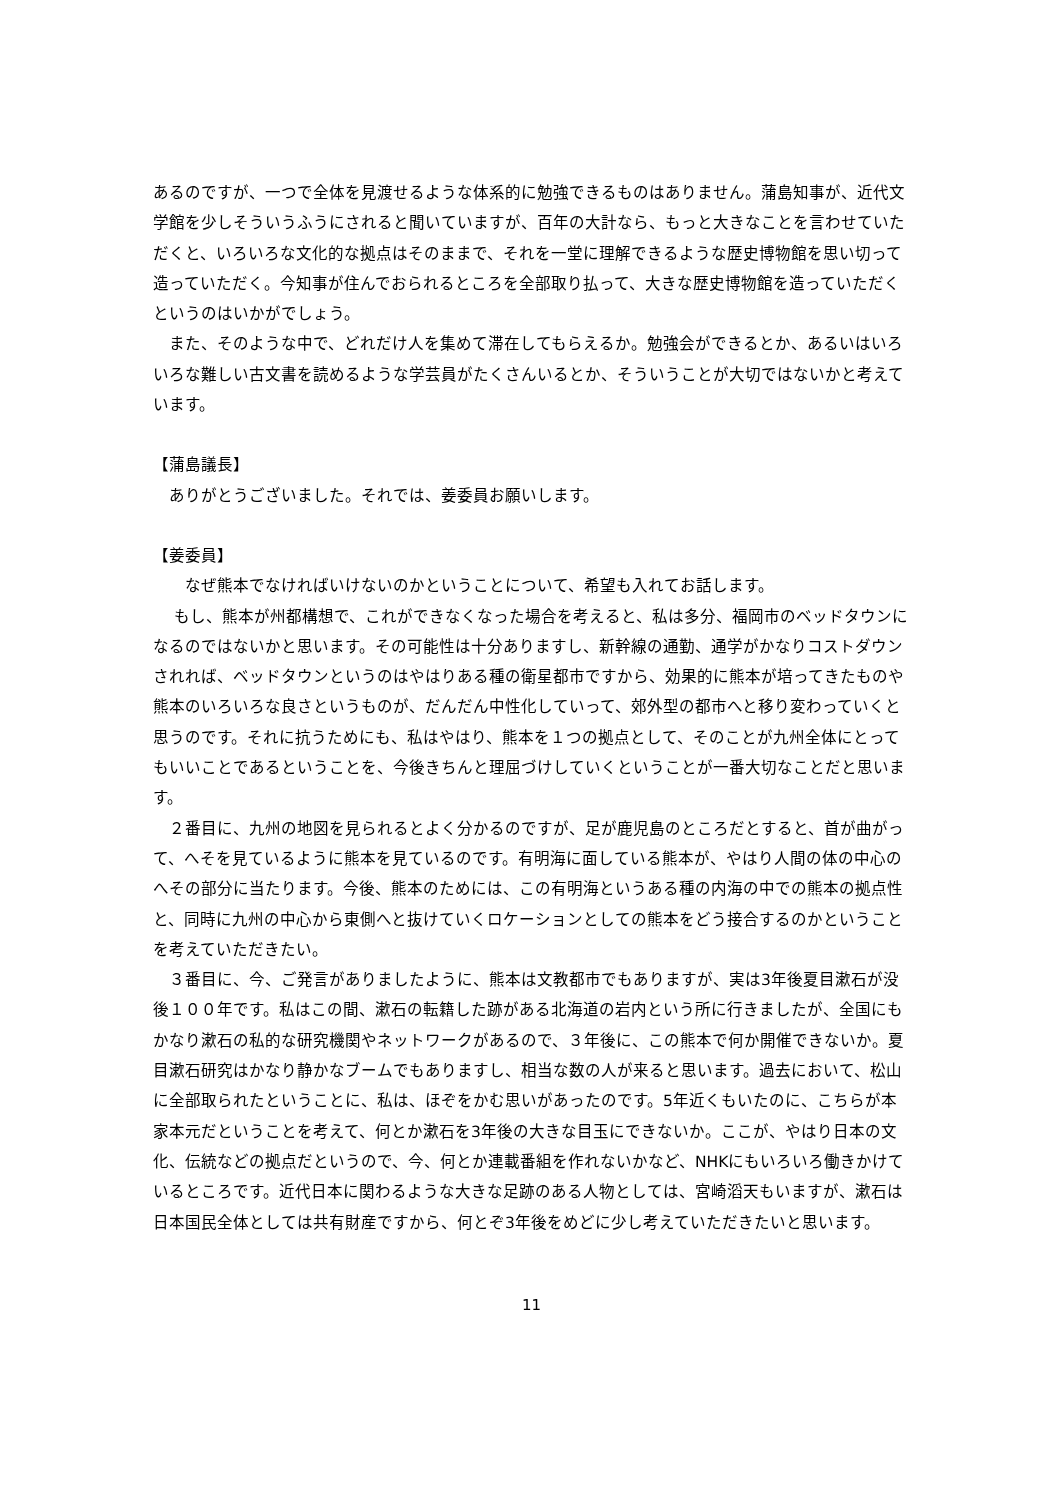あるのですが、一つで全体を見渡せるような体系的に勉強できるものはありません。蒲島知事が、近代文学館を少しそういうふうにされると聞いていますが、百年の大計なら、もっと大きなことを言わせていただくと、いろいろな文化的な拠点はそのままで、それを一堂に理解できるような歴史博物館を思い切って造っていただく。今知事が住んでおられるところを全部取り払って、大きな歴史博物館を造っていただくというのはいかがでしょう。
　また、そのような中で、どれだけ人を集めて滞在してもらえるか。勉強会ができるとか、あるいはいろいろな難しい古文書を読めるような学芸員がたくさんいるとか、そういうことが大切ではないかと考えています。
【蒲島議長】
　ありがとうございました。それでは、姜委員お願いします。
【姜委員】
　　なぜ熊本でなければいけないのかということについて、希望も入れてお話します。
　 もし、熊本が州都構想で、これができなくなった場合を考えると、私は多分、福岡市のベッドタウンになるのではないかと思います。その可能性は十分ありますし、新幹線の通勤、通学がかなりコストダウンされれば、ベッドタウンというのはやはりある種の衛星都市ですから、効果的に熊本が培ってきたものや熊本のいろいろな良さというものが、だんだん中性化していって、郊外型の都市へと移り変わっていくと思うのです。それに抗うためにも、私はやはり、熊本を１つの拠点として、そのことが九州全体にとってもいいことであるということを、今後きちんと理屈づけしていくということが一番大切なことだと思います。
　２番目に、九州の地図を見られるとよく分かるのですが、足が鹿児島のところだとすると、首が曲がって、へそを見ているように熊本を見ているのです。有明海に面している熊本が、やはり人間の体の中心のへその部分に当たります。今後、熊本のためには、この有明海というある種の内海の中での熊本の拠点性と、同時に九州の中心から東側へと抜けていくロケーションとしての熊本をどう接合するのかということを考えていただきたい。
　３番目に、今、ご発言がありましたように、熊本は文教都市でもありますが、実は3年後夏目漱石が没後１００年です。私はこの間、漱石の転籍した跡がある北海道の岩内という所に行きましたが、全国にもかなり漱石の私的な研究機関やネットワークがあるので、３年後に、この熊本で何か開催できないか。夏目漱石研究はかなり静かなブームでもありますし、相当な数の人が来ると思います。過去において、松山に全部取られたということに、私は、ほぞをかむ思いがあったのです。5年近くもいたのに、こちらが本家本元だということを考えて、何とか漱石を3年後の大きな目玉にできないか。ここが、やはり日本の文化、伝統などの拠点だというので、今、何とか連載番組を作れないかなど、NHKにもいろいろ働きかけているところです。近代日本に関わるような大きな足跡のある人物としては、宮崎滔天もいますが、漱石は日本国民全体としては共有財産ですから、何とぞ3年後をめどに少し考えていただきたいと思います。
11